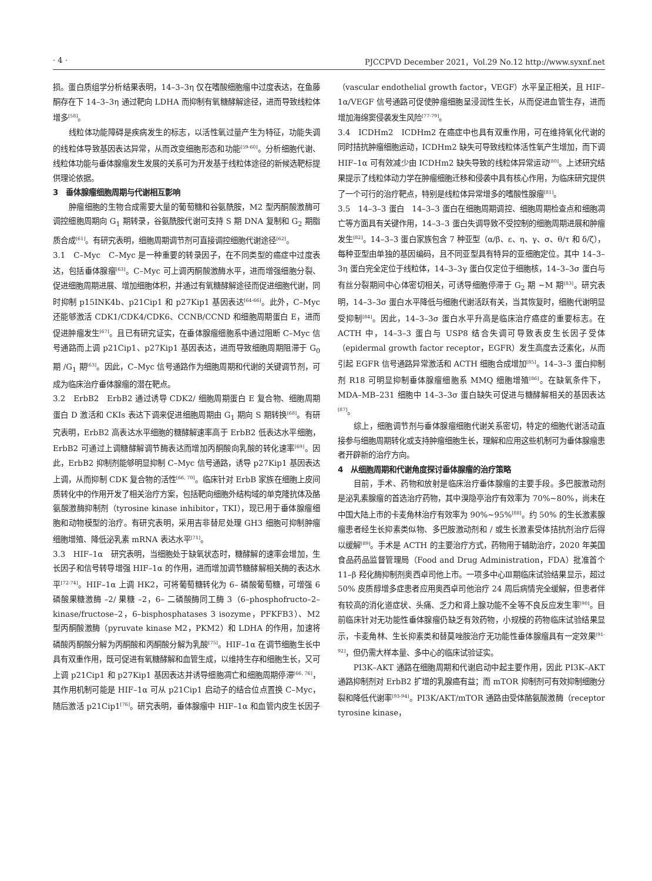· 4 · PJCCPVD December 2021，Vol.29 No.12 http://www.syxnf.net
损。蛋白质组学分析结果表明，14–3–3η 仅在嗜酸细胞瘤中过度表达，在鱼藤酮存在下 14–3–3η 通过靶向 LDHA 而抑制有氧糖酵解途径，进而导致线粒体增多<sup>[58]</sup>。
线粒体功能障碍是疾病发生的标志，以活性氧过量产生为特征，功能失调的线粒体导致基因表达异常，从而改变细胞形态和功能<sup>[59-60]</sup>。分析细胞代谢、线粒体功能与垂体腺瘤发生发展的关系可为开发基于线粒体途径的新候选靶标提供理论依据。
3　垂体腺瘤细胞周期与代谢相互影响
肿瘤细胞的生物合成需要大量的葡萄糖和谷氨酰胺，M2 型丙酮酸激酶可调控细胞周期向 G<sub>1</sub> 期转录，谷氨酰胺代谢可支持 S 期 DNA 复制和 G<sub>2</sub> 期脂质合成<sup>[61]</sup>。有研究表明，细胞周期调节剂可直接调控细胞代谢途径<sup>[62]</sup>。
3.1　C–Myc　C–Myc 是一种重要的转录因子，在不同类型的癌症中过度表达，包括垂体腺瘤<sup>[63]</sup>。C–Myc 可上调丙酮酸激酶水平，进而增强细胞分裂、促进细胞周期进展、增加细胞体积，并通过有氧糖酵解途径而促进细胞代谢，同时抑制 p15INK4b、p21Cip1 和 p27Kip1 基因表达<sup>[64-66]</sup>。此外，C–Myc 还能够激活 CDK1/CDK4/CDK6、CCNB/CCND 和细胞周期蛋白 E，进而促进肿瘤发生<sup>[67]</sup>。且已有研究证实，在垂体腺瘤细胞系中通过阻断 C–Myc 信号通路而上调 p21Cip1、p27Kip1 基因表达，进而导致细胞周期阻滞于 G<sub>0</sub> 期 /G<sub>1</sub> 期<sup>[63]</sup>。因此，C–Myc 信号通路作为细胞周期和代谢的关键调节剂，可成为临床治疗垂体腺瘤的潜在靶点。
3.2　ErbB2　ErbB2 通过诱导 CDK2/ 细胞周期蛋白 E 复合物、细胞周期蛋白 D 激活和 CKIs 表达下调来促进细胞周期由 G<sub>1</sub> 期向 S 期转换<sup>[68]</sup>。有研究表明，ErbB2 高表达水平细胞的糖酵解速率高于 ErbB2 低表达水平细胞，ErbB2 可通过上调糖酵解调节酶表达而增加丙酮酸向乳酸的转化速率<sup>[69]</sup>。因此，ErbB2 抑制剂能够明显抑制 C–Myc 信号通路，诱导 p27Kip1 基因表达上调，从而抑制 CDK 复合物的活性<sup>[66, 70]</sup>。临床针对 ErbB 家族在细胞上皮间质转化中的作用开发了相关治疗方案，包括靶向细胞外结构域的单克隆抗体及酪氨酸激酶抑制剂（tyrosine kinase inhibitor，TKI），现已用于垂体腺瘤细胞和动物模型的治疗。有研究表明，采用吉非替尼处理 GH3 细胞可抑制肿瘤细胞增殖、降低泌乳素 mRNA 表达水平<sup>[71]</sup>。
3.3　HIF–1α　研究表明，当细胞处于缺氧状态时，糖酵解的速率会增加，生长因子和信号转导增强 HIF–1α 的作用，进而增加调节糖酵解相关酶的表达水平<sup>[72-74]</sup>。HIF–1α 上调 HK2，可将葡萄糖转化为 6– 磷酸葡萄糖，可增强 6 磷酸果糖激酶 –2/ 果糖 –2，6– 二磷酸酶同工酶 3（6–phosphofructo–2–kinase/fructose–2，6–bisphosphatases 3 isozyme，PFKFB3）、M2 型丙酮酸激酶（pyruvate kinase M2，PKM2）和 LDHA 的作用，加速将磷酸丙酮酸分解为丙酮酸和丙酮酸分解为乳酸<sup>[75]</sup>。HIF–1α 在调节细胞生长中具有双重作用，既可促进有氧糖酵解和血管生成，以维持生存和细胞生长，又可上调 p21Cip1 和 p27Kip1 基因表达并诱导细胞凋亡和细胞周期停滞<sup>[66, 76]</sup>，其作用机制可能是 HIF–1α 可从 p21Cip1 启动子的结合位点置换 C–Myc，随后激活 p21Cip1<sup>[76]</sup>。研究表明，垂体腺瘤中 HIF–1α 和血管内皮生长因子（vascular endothelial growth factor，VEGF）水平呈正相关，且 HIF–1α/VEGF 信号通路可促使肿瘤细胞呈浸润性生长，从而促进血管生存，进而增加海绵窦侵袭发生风险<sup>[77-79]</sup>。
3.4　ICDHm2　ICDHm2 在癌症中也具有双重作用，可在维持氧化代谢的同时拮抗肿瘤细胞运动，ICDHm2 缺失可导致线粒体活性氧产生增加，而下调 HIF–1α 可有效减少由 ICDHm2 缺失导致的线粒体异常运动<sup>[80]</sup>。上述研究结果提示了线粒体动力学在肿瘤细胞迁移和侵袭中具有核心作用，为临床研究提供了一个可行的治疗靶点，特别是线粒体异常增多的嗜酸性腺瘤<sup>[81]</sup>。
3.5　14–3–3 蛋白　14–3–3 蛋白在细胞周期调控、细胞周期检查点和细胞凋亡等方面具有关键作用，14–3–3 蛋白失调导致不受控制的细胞周期进展和肿瘤发生<sup>[82]</sup>。14–3–3 蛋白家族包含 7 种亚型（α/β、ε、η、γ、σ、θ/τ 和 δ/ζ），每种亚型由单独的基因编码，且不同亚型具有特异的亚细胞定位。其中 14–3–3η 蛋白完全定位于线粒体，14–3–3γ 蛋白仅定位于细胞核，14–3–3σ 蛋白与有丝分裂期间中心体密切相关，可诱导细胞停滞于 G<sub>2</sub> 期 ~M 期<sup>[83]</sup>。研究表明，14–3–3σ 蛋白水平降低与细胞代谢活跃有关，当其恢复时，细胞代谢明显受抑制<sup>[84]</sup>。因此，14–3–3σ 蛋白水平升高是临床治疗癌症的重要标志。在 ACTH 中，14–3–3 蛋白与 USP8 结合失调可导致表皮生长因子受体（epidermal growth factor receptor，EGFR）发生高度去泛素化，从而引起 EGFR 信号通路异常激活和 ACTH 细胞合成增加<sup>[85]</sup>。14–3–3 蛋白抑制剂 R18 可明显抑制垂体腺瘤细胞系 MMQ 细胞增殖<sup>[86]</sup>。在缺氧条件下，MDA–MB–231 细胞中 14–3–3σ 蛋白缺失可促进与糖酵解相关的基因表达<sup>[87]</sup>。
综上，细胞调节剂与垂体腺瘤细胞代谢关系密切，特定的细胞代谢活动直接参与细胞周期转化或支持肿瘤细胞生长，理解和应用这些机制可为垂体腺瘤患者开辟新的治疗方向。
4　从细胞周期和代谢角度探讨垂体腺瘤的治疗策略
目前，手术、药物和放射是临床治疗垂体腺瘤的主要手段。多巴胺激动剂是泌乳素腺瘤的首选治疗药物，其中溴隐亭治疗有效率为 70%~80%，尚未在中国大陆上市的卡麦角林治疗有效率为 90%~95%<sup>[88]</sup>。约 50% 的生长激素腺瘤患者经生长抑素类似物、多巴胺激动剂和 / 或生长激素受体拮抗剂治疗后得以缓解<sup>[89]</sup>。手术是 ACTH 的主要治疗方式，药物用于辅助治疗，2020 年美国食品药品监督管理局（Food and Drug Administration，FDA）批准首个 11–β 羟化酶抑制剂奥西卓司他上市。一项多中心Ⅲ期临床试验结果显示，超过 50% 皮质醇增多症患者应用奥西卓司他治疗 24 周后病情完全缓解，但患者伴有较高的消化道症状、头痛、乏力和肾上腺功能不全等不良反应发生率<sup>[90]</sup>。目前临床针对无功能性垂体腺瘤仍缺乏有效药物，小规模的药物临床试验结果显示，卡麦角林、生长抑素类和替莫唑胺治疗无功能性垂体腺瘤具有一定效果<sup>[91-92]</sup>，但仍需大样本量、多中心的临床试验证实。
PI3K–AKT 通路在细胞周期和代谢启动中起主要作用，因此 PI3K–AKT 通路抑制剂对 ErbB2 扩增的乳腺癌有益；而 mTOR 抑制剂可有效抑制细胞分裂和降低代谢率<sup>[93-94]</sup>。PI3K/AKT/mTOR 通路由受体酪氨酸激酶（receptor tyrosine kinase，